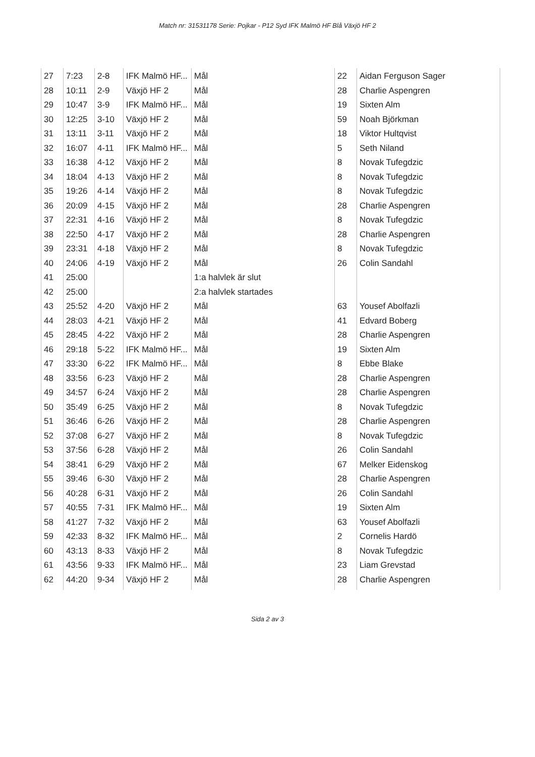Match nr: 31531178 Serie: Pojkar - P12 Syd IFK Malmö HF Blå Växjö HF 2
| 27 | 7:23 | 2-8 | IFK Malmö HF... | Mål | 22 | Aidan Ferguson Sager |
| 28 | 10:11 | 2-9 | Växjö HF 2 | Mål | 28 | Charlie Aspengren |
| 29 | 10:47 | 3-9 | IFK Malmö HF... | Mål | 19 | Sixten Alm |
| 30 | 12:25 | 3-10 | Växjö HF 2 | Mål | 59 | Noah Björkman |
| 31 | 13:11 | 3-11 | Växjö HF 2 | Mål | 18 | Viktor Hultqvist |
| 32 | 16:07 | 4-11 | IFK Malmö HF... | Mål | 5 | Seth Niland |
| 33 | 16:38 | 4-12 | Växjö HF 2 | Mål | 8 | Novak Tufegdzic |
| 34 | 18:04 | 4-13 | Växjö HF 2 | Mål | 8 | Novak Tufegdzic |
| 35 | 19:26 | 4-14 | Växjö HF 2 | Mål | 8 | Novak Tufegdzic |
| 36 | 20:09 | 4-15 | Växjö HF 2 | Mål | 28 | Charlie Aspengren |
| 37 | 22:31 | 4-16 | Växjö HF 2 | Mål | 8 | Novak Tufegdzic |
| 38 | 22:50 | 4-17 | Växjö HF 2 | Mål | 28 | Charlie Aspengren |
| 39 | 23:31 | 4-18 | Växjö HF 2 | Mål | 8 | Novak Tufegdzic |
| 40 | 24:06 | 4-19 | Växjö HF 2 | Mål | 26 | Colin Sandahl |
| 41 | 25:00 | | | 1:a halvlek är slut | | |
| 42 | 25:00 | | | 2:a halvlek startades | | |
| 43 | 25:52 | 4-20 | Växjö HF 2 | Mål | 63 | Yousef Abolfazli |
| 44 | 28:03 | 4-21 | Växjö HF 2 | Mål | 41 | Edvard Boberg |
| 45 | 28:45 | 4-22 | Växjö HF 2 | Mål | 28 | Charlie Aspengren |
| 46 | 29:18 | 5-22 | IFK Malmö HF... | Mål | 19 | Sixten Alm |
| 47 | 33:30 | 6-22 | IFK Malmö HF... | Mål | 8 | Ebbe Blake |
| 48 | 33:56 | 6-23 | Växjö HF 2 | Mål | 28 | Charlie Aspengren |
| 49 | 34:57 | 6-24 | Växjö HF 2 | Mål | 28 | Charlie Aspengren |
| 50 | 35:49 | 6-25 | Växjö HF 2 | Mål | 8 | Novak Tufegdzic |
| 51 | 36:46 | 6-26 | Växjö HF 2 | Mål | 28 | Charlie Aspengren |
| 52 | 37:08 | 6-27 | Växjö HF 2 | Mål | 8 | Novak Tufegdzic |
| 53 | 37:56 | 6-28 | Växjö HF 2 | Mål | 26 | Colin Sandahl |
| 54 | 38:41 | 6-29 | Växjö HF 2 | Mål | 67 | Melker Eidenskog |
| 55 | 39:46 | 6-30 | Växjö HF 2 | Mål | 28 | Charlie Aspengren |
| 56 | 40:28 | 6-31 | Växjö HF 2 | Mål | 26 | Colin Sandahl |
| 57 | 40:55 | 7-31 | IFK Malmö HF... | Mål | 19 | Sixten Alm |
| 58 | 41:27 | 7-32 | Växjö HF 2 | Mål | 63 | Yousef Abolfazli |
| 59 | 42:33 | 8-32 | IFK Malmö HF... | Mål | 2 | Cornelis Hardö |
| 60 | 43:13 | 8-33 | Växjö HF 2 | Mål | 8 | Novak Tufegdzic |
| 61 | 43:56 | 9-33 | IFK Malmö HF... | Mål | 23 | Liam Grevstad |
| 62 | 44:20 | 9-34 | Växjö HF 2 | Mål | 28 | Charlie Aspengren |
Sida 2 av 3